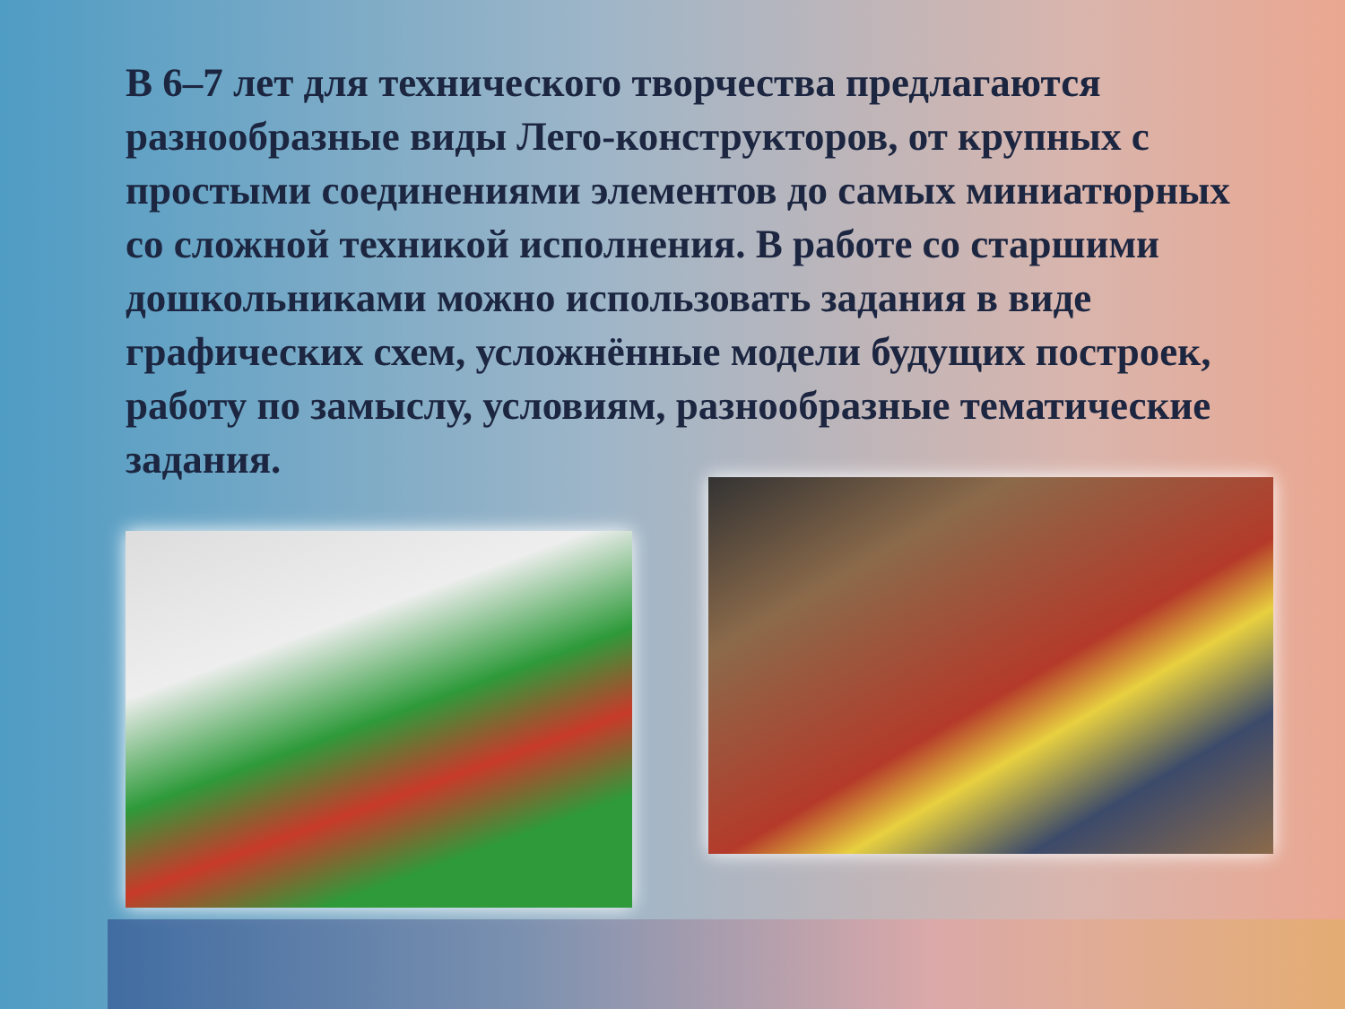В 6–7 лет для технического творчества предлагаются разнообразные виды Лего-конструкторов, от крупных с простыми соединениями элементов до самых миниатюрных со сложной техникой исполнения. В работе со старшими дошкольниками можно использовать задания в виде графических схем, усложнённые модели будущих построек, работу по замыслу, условиям, разнообразные тематические задания.